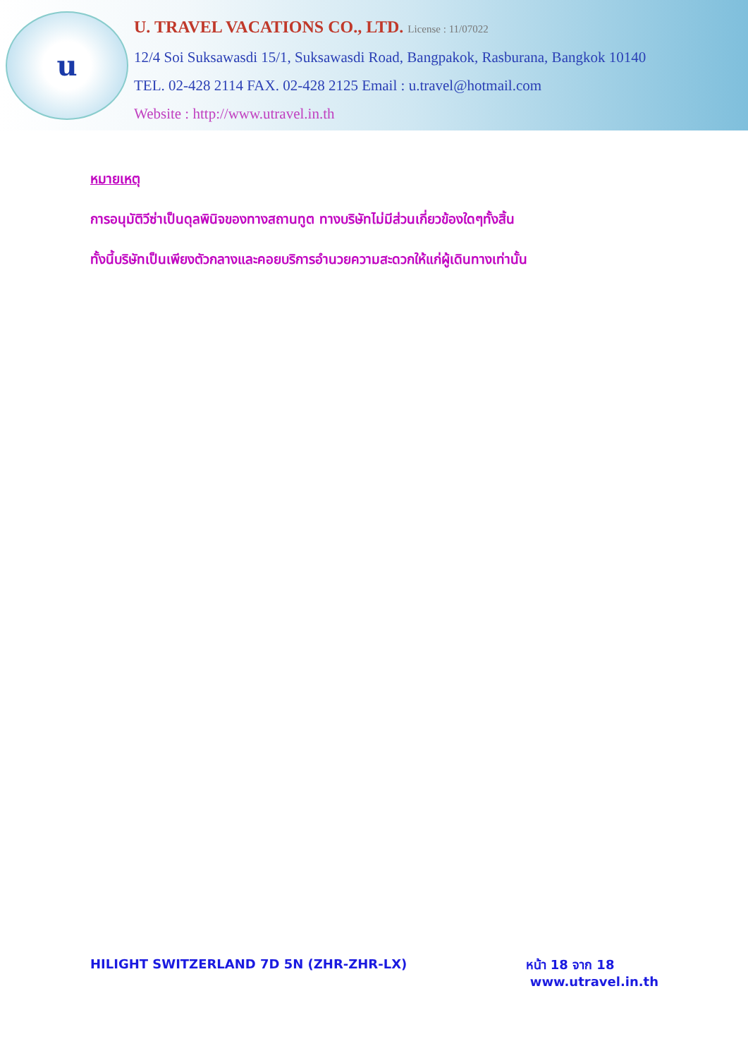u
U. TRAVEL VACATIONS CO., LTD. License : 11/07022
12/4 Soi Suksawasdi 15/1, Suksawasdi Road, Bangpakok, Rasburana, Bangkok 10140
TEL. 02-428 2114 FAX. 02-428 2125 Email : u.travel@hotmail.com
Website : http://www.utravel.in.th
หมายเหตุ
การอนุมัติวีซ่าเป็นดุลพินิจของทางสถานทูต ทางบริษัทไม่มีส่วนเกี่ยวข้องใดๆทั้งสิ้น
ทั้งนี้บริษัทเป็นเพียงตัวกลางและคอยบริการอำนวยความสะดวกให้แก่ผู้เดินทางเท่านั้น
HILIGHT SWITZERLAND 7D 5N (ZHR-ZHR-LX)
หน้า 18 จาก 18
www.utravel.in.th